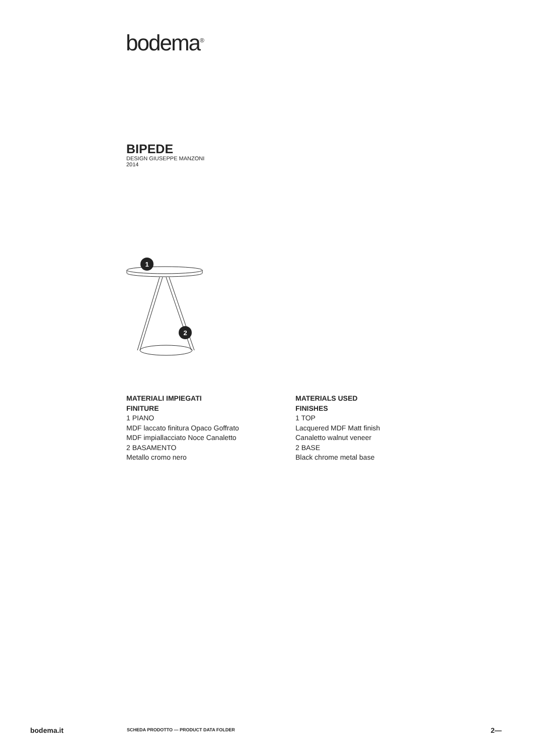bodema<sup>®</sup>
BIPEDE
DESIGN GIUSEPPE MANZONI
2014
1
2
MATERIALI IMPIEGATI
FINITURE
1 PIANO
MDF laccato finitura Opaco Goffrato
MDF impiallacciato Noce Canaletto
2 BASAMENTO
Metallo cromo nero
MATERIALS USED
FINISHES
1 TOP
Lacquered MDF Matt finish
Canaletto walnut veneer
2 BASE
Black chrome metal base
bodema.it SCHEDA PRODOTTO — PRODUCT DATA FOLDER 2—